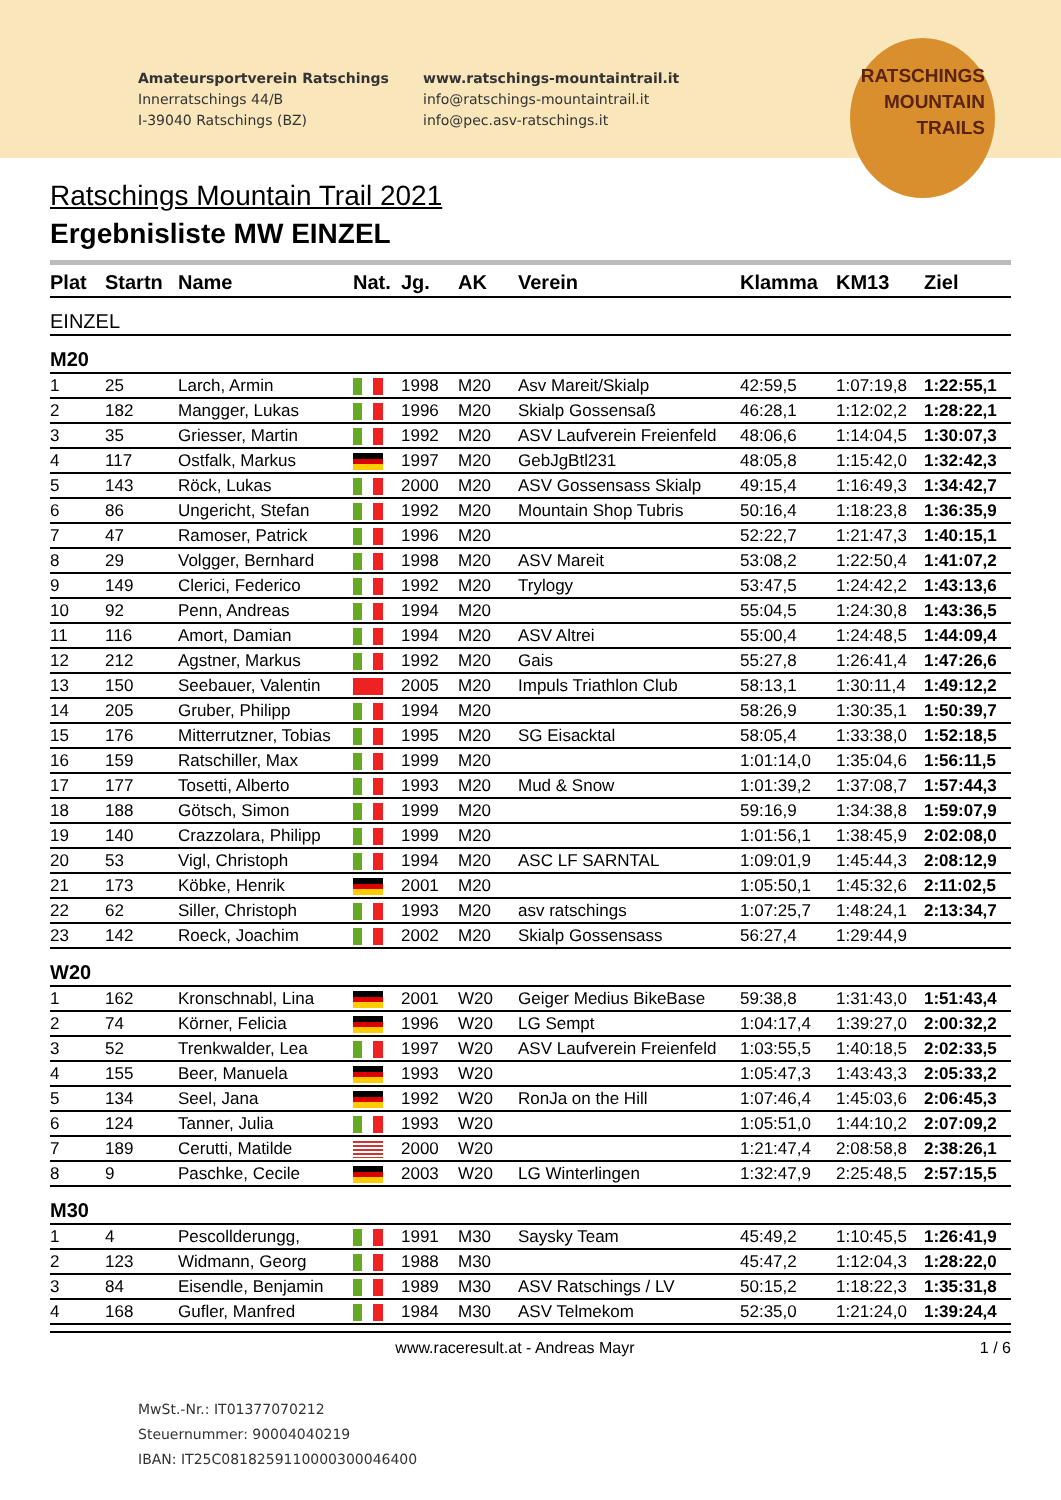Amateursportverein Ratschings
Innerratschings 44/B
I-39040 Ratschings (BZ)
www.ratschings-mountaintrail.it
info@ratschings-mountaintrail.it
info@pec.asv-ratschings.it
RATSCHINGS
MOUNTAIN
TRAILS
Ratschings Mountain Trail 2021
Ergebnisliste MW EINZEL
| Plat | Startn | Name | Nat. | Jg. | AK | Verein | Klamma | KM13 | Ziel |
| --- | --- | --- | --- | --- | --- | --- | --- | --- | --- |
| EINZEL | | | | | | | | | |
| M20 | | | | | | | | | |
| 1 | 25 | Larch, Armin | | 1998 | M20 | Asv Mareit/Skialp | 42:59,5 | 1:07:19,8 | 1:22:55,1 |
| 2 | 182 | Mangger, Lukas | | 1996 | M20 | Skialp Gossensaß | 46:28,1 | 1:12:02,2 | 1:28:22,1 |
| 3 | 35 | Griesser, Martin | | 1992 | M20 | ASV Laufverein Freienfeld | 48:06,6 | 1:14:04,5 | 1:30:07,3 |
| 4 | 117 | Ostfalk, Markus | | 1997 | M20 | GebJgBtl231 | 48:05,8 | 1:15:42,0 | 1:32:42,3 |
| 5 | 143 | Röck, Lukas | | 2000 | M20 | ASV Gossensass Skialp | 49:15,4 | 1:16:49,3 | 1:34:42,7 |
| 6 | 86 | Ungericht, Stefan | | 1992 | M20 | Mountain Shop Tubris | 50:16,4 | 1:18:23,8 | 1:36:35,9 |
| 7 | 47 | Ramoser, Patrick | | 1996 | M20 | | 52:22,7 | 1:21:47,3 | 1:40:15,1 |
| 8 | 29 | Volgger, Bernhard | | 1998 | M20 | ASV Mareit | 53:08,2 | 1:22:50,4 | 1:41:07,2 |
| 9 | 149 | Clerici, Federico | | 1992 | M20 | Trylogy | 53:47,5 | 1:24:42,2 | 1:43:13,6 |
| 10 | 92 | Penn, Andreas | | 1994 | M20 | | 55:04,5 | 1:24:30,8 | 1:43:36,5 |
| 11 | 116 | Amort, Damian | | 1994 | M20 | ASV Altrei | 55:00,4 | 1:24:48,5 | 1:44:09,4 |
| 12 | 212 | Agstner, Markus | | 1992 | M20 | Gais | 55:27,8 | 1:26:41,4 | 1:47:26,6 |
| 13 | 150 | Seebauer, Valentin | | 2005 | M20 | Impuls Triathlon Club | 58:13,1 | 1:30:11,4 | 1:49:12,2 |
| 14 | 205 | Gruber, Philipp | | 1994 | M20 | | 58:26,9 | 1:30:35,1 | 1:50:39,7 |
| 15 | 176 | Mitterrutzner, Tobias | | 1995 | M20 | SG Eisacktal | 58:05,4 | 1:33:38,0 | 1:52:18,5 |
| 16 | 159 | Ratschiller, Max | | 1999 | M20 | | 1:01:14,0 | 1:35:04,6 | 1:56:11,5 |
| 17 | 177 | Tosetti, Alberto | | 1993 | M20 | Mud & Snow | 1:01:39,2 | 1:37:08,7 | 1:57:44,3 |
| 18 | 188 | Götsch, Simon | | 1999 | M20 | | 59:16,9 | 1:34:38,8 | 1:59:07,9 |
| 19 | 140 | Crazzolara, Philipp | | 1999 | M20 | | 1:01:56,1 | 1:38:45,9 | 2:02:08,0 |
| 20 | 53 | Vigl, Christoph | | 1994 | M20 | ASC LF SARNTAL | 1:09:01,9 | 1:45:44,3 | 2:08:12,9 |
| 21 | 173 | Köbke, Henrik | | 2001 | M20 | | 1:05:50,1 | 1:45:32,6 | 2:11:02,5 |
| 22 | 62 | Siller, Christoph | | 1993 | M20 | asv ratschings | 1:07:25,7 | 1:48:24,1 | 2:13:34,7 |
| 23 | 142 | Roeck, Joachim | | 2002 | M20 | Skialp Gossensass | 56:27,4 | 1:29:44,9 | |
| W20 | | | | | | | | | |
| 1 | 162 | Kronschnabl, Lina | | 2001 | W20 | Geiger Medius BikeBase | 59:38,8 | 1:31:43,0 | 1:51:43,4 |
| 2 | 74 | Körner, Felicia | | 1996 | W20 | LG Sempt | 1:04:17,4 | 1:39:27,0 | 2:00:32,2 |
| 3 | 52 | Trenkwalder, Lea | | 1997 | W20 | ASV Laufverein Freienfeld | 1:03:55,5 | 1:40:18,5 | 2:02:33,5 |
| 4 | 155 | Beer, Manuela | | 1993 | W20 | | 1:05:47,3 | 1:43:43,3 | 2:05:33,2 |
| 5 | 134 | Seel, Jana | | 1992 | W20 | RonJa on the Hill | 1:07:46,4 | 1:45:03,6 | 2:06:45,3 |
| 6 | 124 | Tanner, Julia | | 1993 | W20 | | 1:05:51,0 | 1:44:10,2 | 2:07:09,2 |
| 7 | 189 | Cerutti, Matilde | | 2000 | W20 | | 1:21:47,4 | 2:08:58,8 | 2:38:26,1 |
| 8 | 9 | Paschke, Cecile | | 2003 | W20 | LG Winterlingen | 1:32:47,9 | 2:25:48,5 | 2:57:15,5 |
| M30 | | | | | | | | | |
| 1 | 4 | Pescollderungg, | | 1991 | M30 | Saysky Team | 45:49,2 | 1:10:45,5 | 1:26:41,9 |
| 2 | 123 | Widmann, Georg | | 1988 | M30 | | 45:47,2 | 1:12:04,3 | 1:28:22,0 |
| 3 | 84 | Eisendle, Benjamin | | 1989 | M30 | ASV Ratschings / LV | 50:15,2 | 1:18:22,3 | 1:35:31,8 |
| 4 | 168 | Gufler, Manfred | | 1984 | M30 | ASV Telmekom | 52:35,0 | 1:21:24,0 | 1:39:24,4 |
www.raceresult.at - Andreas Mayr 1 / 6
MwSt.-Nr.: IT01377070212
Steuernummer: 90004040219
IBAN: IT25C0818259110000300046400